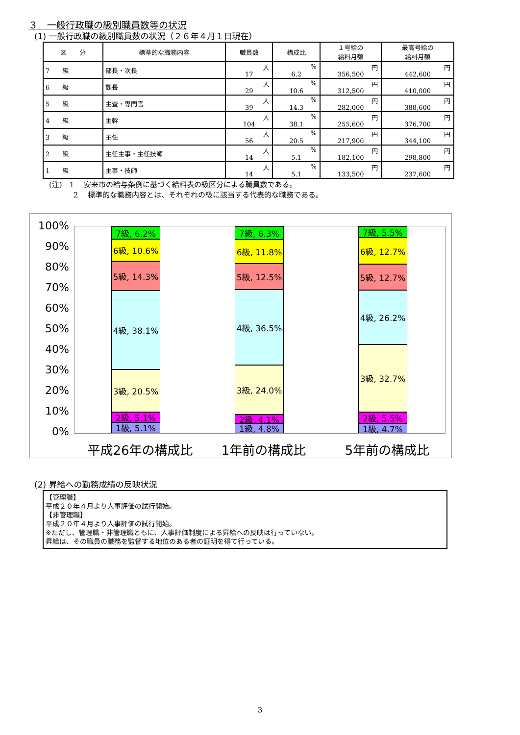３　一般行政職の級別職員数等の状況
(1) 一般行政職の級別職員数の状況（２６年４月１日現在）
| 区 分 | 標準的な職務内容 | 職員数 | 構成比 | １号給の 給料月額 | 最高号給の 給料月額 |
| --- | --- | --- | --- | --- | --- |
| 7 級 | 部長・次長 | 人 17 | % 6.2 | 円 356,500 | 円 442,600 |
| 6 級 | 課長 | 人 29 | % 10.6 | 円 312,500 | 円 410,000 |
| 5 級 | 主査・専門官 | 人 39 | % 14.3 | 円 282,000 | 円 388,600 |
| 4 級 | 主幹 | 人 104 | % 38.1 | 円 255,600 | 円 376,700 |
| 3 級 | 主任 | 人 56 | % 20.5 | 円 217,900 | 円 344,100 |
| 2 級 | 主任主事・主任技師 | 人 14 | % 5.1 | 円 182,100 | 円 298,800 |
| 1 級 | 主事・技師 | 人 14 | % 5.1 | 円 133,500 | 円 237,600 |
(注)　1　 安来市の給与条例に基づく給料表の級区分による職員数である。
　　　 2　 標準的な職務内容とは、それぞれの級に該当する代表的な職務である。
100%
90%
80%
70%
60%
50%
40%
30%
20%
10%
0%
7級, 6.2%
6級, 10.6%
5級, 14.3%
4級, 38.1%
3級, 20.5%
2級, 5.1%
1級, 5.1%
7級, 6.3%
6級, 11.8%
5級, 12.5%
4級, 36.5%
3級, 24.0%
2級, 4.1%
1級, 4.8%
7級, 5.5%
6級, 12.7%
5級, 12.7%
4級, 26.2%
3級, 32.7%
2級, 5.5%
1級, 4.7%
平成26年の構成比 1年前の構成比 5年前の構成比
(2) 昇給への勤務成績の反映状況
【管理職】
平成２０年４月より人事評価の試行開始。
【非管理職】
平成２０年４月より人事評価の試行開始。
※ただし、管理職・非管理職ともに、人事評価制度による昇給への反映は行っていない。
昇給は、その職員の職務を監督する地位のある者の証明を得て行っている。
3